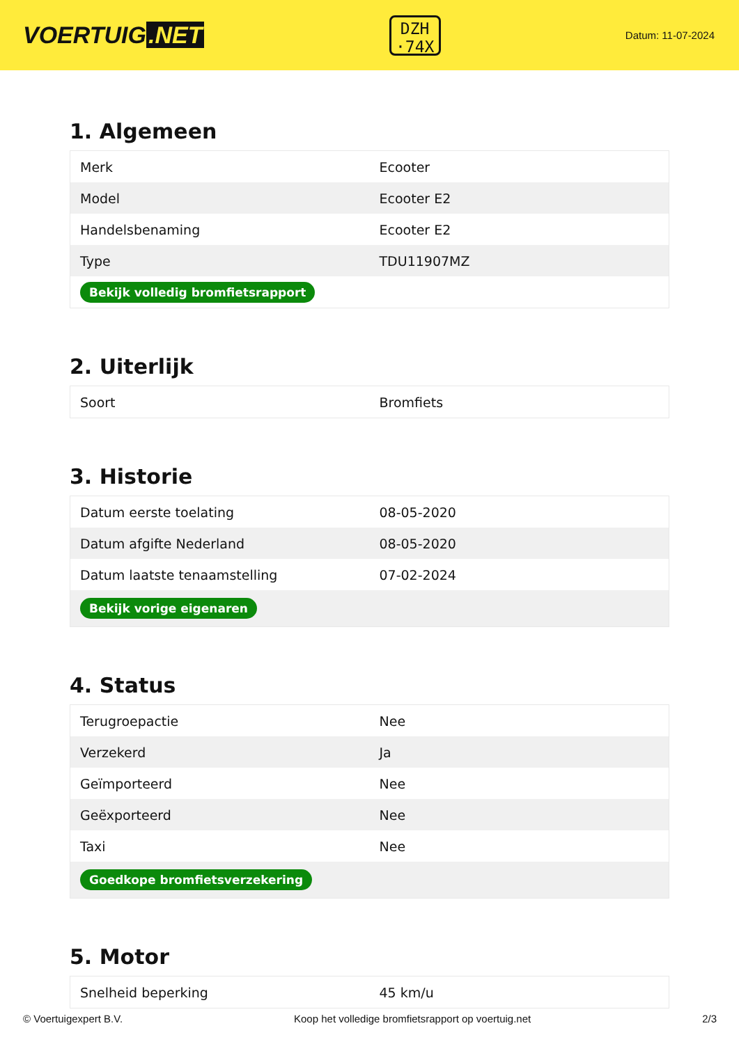VOERTUIG.NET
DZH
·74X
Datum: 11-07-2024
1. Algemeen
| Merk | Ecooter |
| Model | Ecooter E2 |
| Handelsbenaming | Ecooter E2 |
| Type | TDU11907MZ |
| Bekijk volledig bromfietsrapport | |
2. Uiterlijk
| Soort | Bromfiets |
3. Historie
| Datum eerste toelating | 08-05-2020 |
| Datum afgifte Nederland | 08-05-2020 |
| Datum laatste tenaamstelling | 07-02-2024 |
| Bekijk vorige eigenaren | |
4. Status
| Terugroepactie | Nee |
| Verzekerd | Ja |
| Geïmporteerd | Nee |
| Geëxporteerd | Nee |
| Taxi | Nee |
| Goedkope bromfietsverzekering | |
5. Motor
| Snelheid beperking | 45 km/u |
© Voertuigexpert B.V. Koop het volledige bromfietsrapport op voertuig.net 2/3